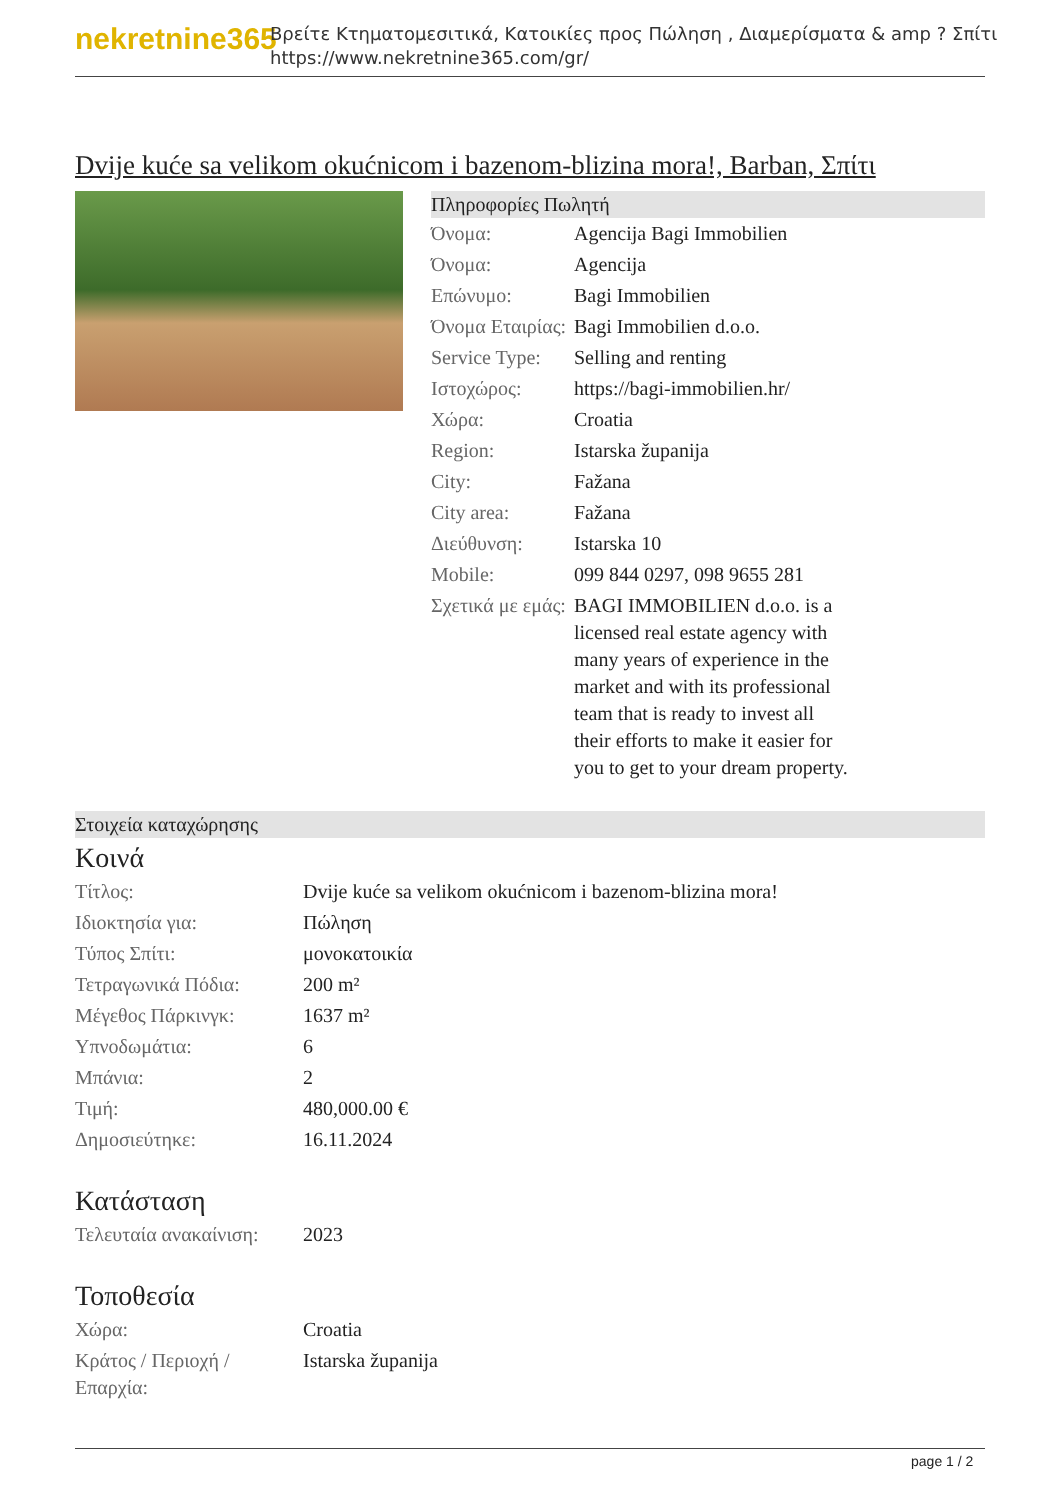nekretnine365
Βρείτε Κτηματομεσιτικά, Κατοικίες προς Πώληση , Διαμερίσματα & amp ? Σπίτι
https://www.nekretnine365.com/gr/
Dvije kuće sa velikom okućnicom i bazenom-blizina mora!, Barban, Σπίτι
Πληροφορίες Πωλητή
| Όνομα: | Agencija Bagi Immobilien |
| Όνομα: | Agencija |
| Επώνυμο: | Bagi Immobilien |
| Όνομα Εταιρίας: | Bagi Immobilien d.o.o. |
| Service Type: | Selling and renting |
| Ιστοχώρος: | https://bagi-immobilien.hr/ |
| Χώρα: | Croatia |
| Region: | Istarska županija |
| City: | Fažana |
| City area: | Fažana |
| Διεύθυνση: | Istarska 10 |
| Mobile: | 099 844 0297, 098 9655 281 |
| Σχετικά με εμάς: | BAGI IMMOBILIEN d.o.o. is a licensed real estate agency with many years of experience in the market and with its professional team that is ready to invest all their efforts to make it easier for you to get to your dream property. |
Στοιχεία καταχώρησης
Κοινά
| Τίτλος: | Dvije kuće sa velikom okućnicom i bazenom-blizina mora! |
| Ιδιοκτησία για: | Πώληση |
| Τύπος Σπίτι: | μονοκατοικία |
| Τετραγωνικά Πόδια: | 200 m² |
| Μέγεθος Πάρκινγκ: | 1637 m² |
| Υπνοδωμάτια: | 6 |
| Μπάνια: | 2 |
| Τιμή: | 480,000.00 € |
| Δημοσιεύτηκε: | 16.11.2024 |
Κατάσταση
| Τελευταία ανακαίνιση: | 2023 |
Τοποθεσία
| Χώρα: | Croatia |
| Κράτος / Περιοχή / Επαρχία: | Istarska županija |
page 1 / 2